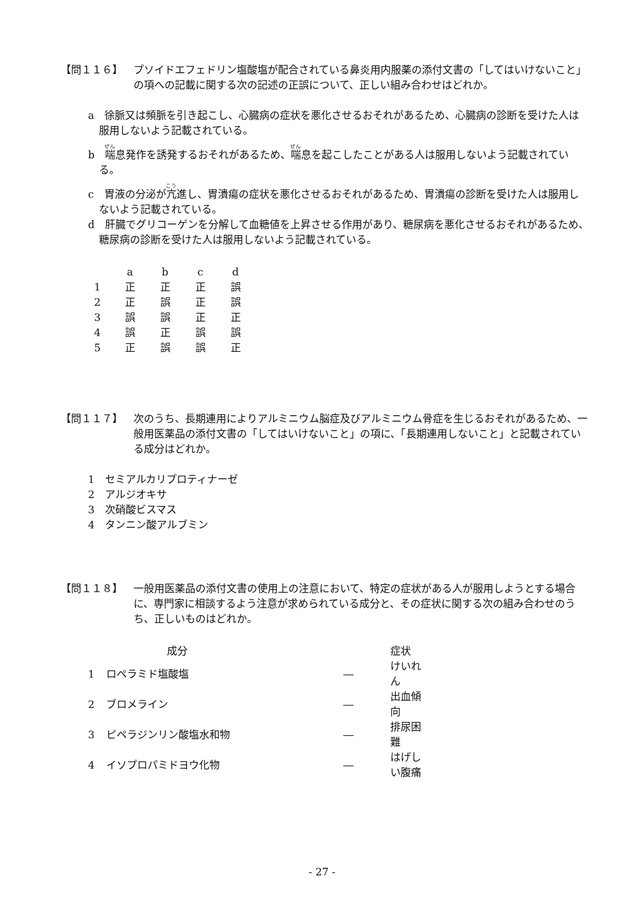【問１１６】 プソイドエフェドリン塩酸塩が配合されている鼻炎用内服薬の添付文書の「してはいけないこと」の項への記載に関する次の記述の正誤について、正しい組み合わせはどれか。
a　徐脈又は頻脈を引き起こし、心臓病の症状を悪化させるおそれがあるため、心臓病の診断を受けた人は服用しないよう記載されている。
b　喘息発作を誘発するおそれがあるため、喘息を起こしたことがある人は服用しないよう記載されている。
c　胃液の分泌が亢進し、胃潰瘍の症状を悪化させるおそれがあるため、胃潰瘍の診断を受けた人は服用しないよう記載されている。
d　肝臓でグリコーゲンを分解して血糖値を上昇させる作用があり、糖尿病を悪化させるおそれがあるため、糖尿病の診断を受けた人は服用しないよう記載されている。
| | a | b | c | d |
| 1 | 正 | 正 | 正 | 誤 |
| 2 | 正 | 誤 | 正 | 誤 |
| 3 | 誤 | 誤 | 正 | 正 |
| 4 | 誤 | 正 | 誤 | 誤 |
| 5 | 正 | 誤 | 誤 | 正 |
【問１１７】 次のうち、長期連用によりアルミニウム脳症及びアルミニウム骨症を生じるおそれがあるため、一般用医薬品の添付文書の「してはいけないこと」の項に、「長期連用しないこと」と記載されている成分はどれか。
1　セミアルカリプロティナーゼ
2　アルジオキサ
3　次硝酸ビスマス
4　タンニン酸アルブミン
【問１１８】 一般用医薬品の添付文書の使用上の注意において、特定の症状がある人が服用しようとする場合に、専門家に相談するよう注意が求められている成分と、その症状に関する次の組み合わせのうち、正しいものはどれか。
| | 成分 | | 症状 |
| 1 | ロペラミド塩酸塩 | ― | けいれん |
| 2 | ブロメライン | ― | 出血傾向 |
| 3 | ピペラジンリン酸塩水和物 | ― | 排尿困難 |
| 4 | イソプロパミドヨウ化物 | ― | はげしい腹痛 |
- 27 -